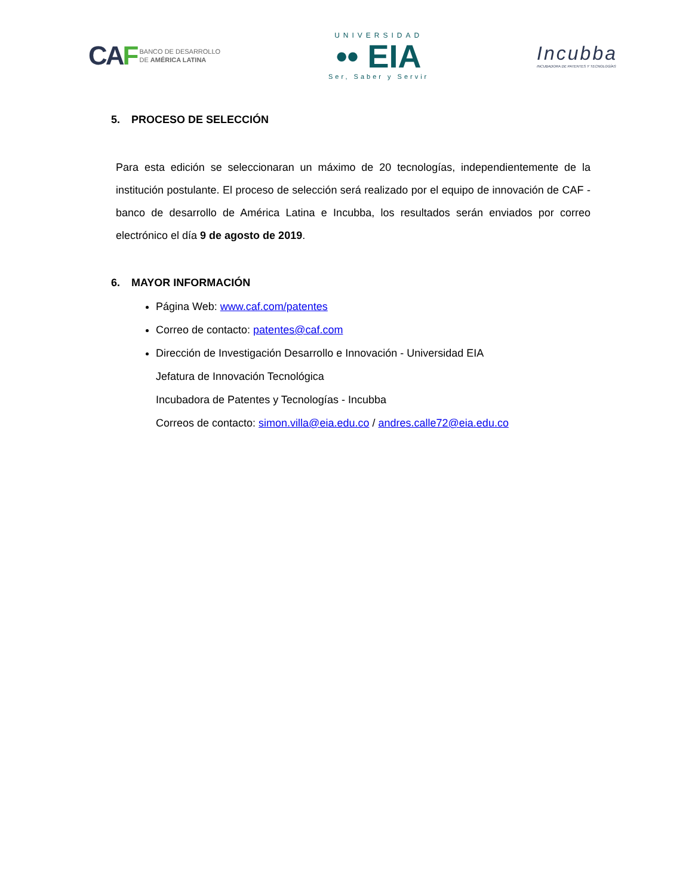CAF
BANCO DE DESARROLLO
DE AMÉRICA LATINA
UNIVERSIDAD
•• EIA
Ser, Saber y Servir
Incubba
INCUBADORA DE PATENTES Y TECNOLOGÍAS
5. PROCESO DE SELECCIÓN
Para esta edición se seleccionaran un máximo de 20 tecnologías, independientemente de la institución postulante. El proceso de selección será realizado por el equipo de innovación de CAF - banco de desarrollo de América Latina e Incubba, los resultados serán enviados por correo electrónico el día 9 de agosto de 2019.
6. MAYOR INFORMACIÓN
Página Web: www.caf.com/patentes
Correo de contacto: patentes@caf.com
Dirección de Investigación Desarrollo e Innovación - Universidad EIA
Jefatura de Innovación Tecnológica
Incubadora de Patentes y Tecnologías - Incubba
Correos de contacto: simon.villa@eia.edu.co / andres.calle72@eia.edu.co